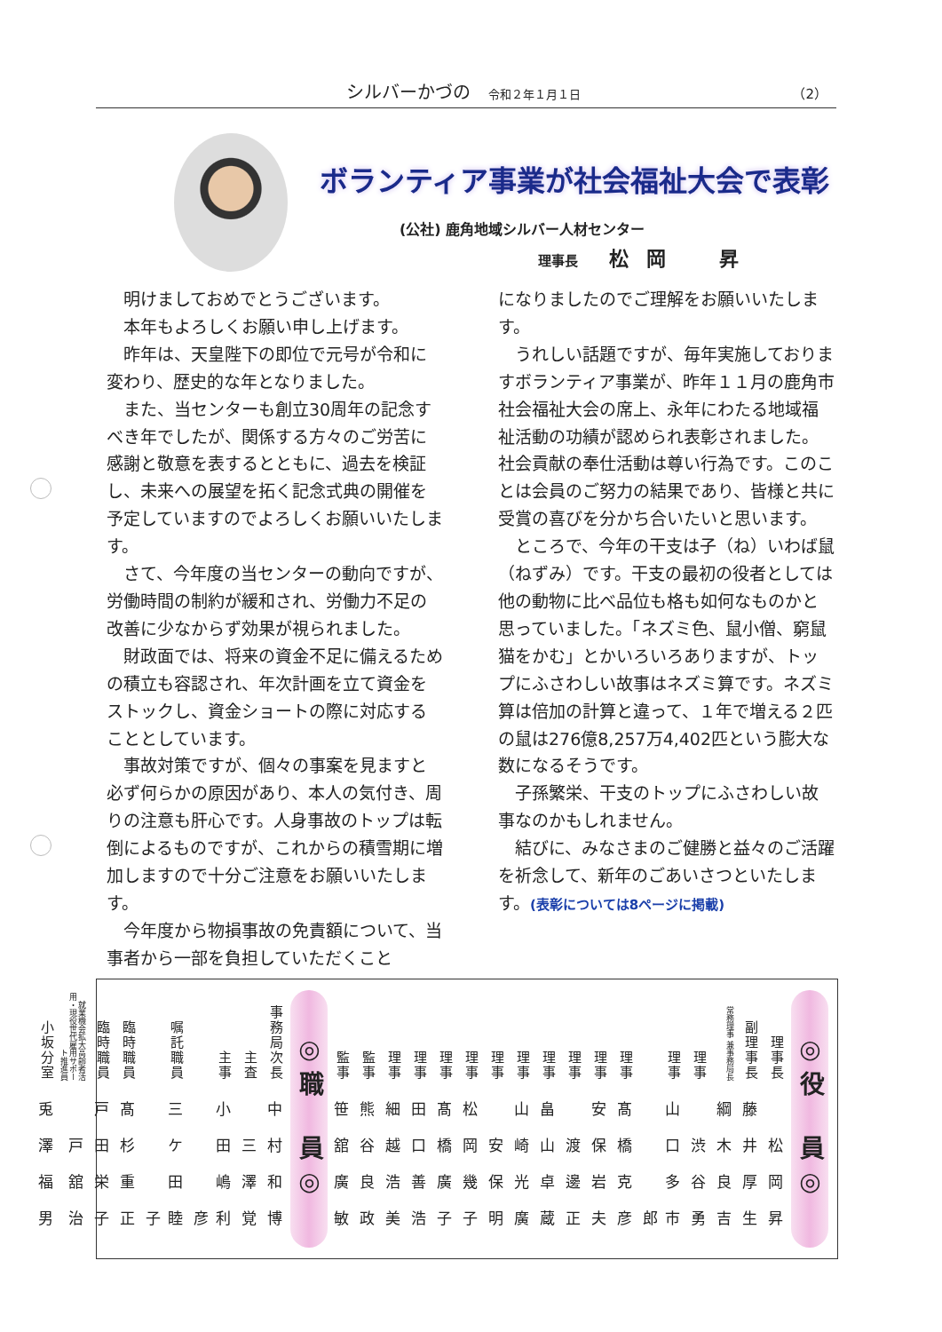シルバーかづの 令和２年１月１日 （2）
ボランティア事業が社会福祉大会で表彰
(公社) 鹿角地域シルバー人材センター
理事長 松岡 昇
明けましておめでとうございます。
本年もよろしくお願い申し上げます。
昨年は、天皇陛下の即位で元号が令和に変わり、歴史的な年となりました。
また、当センターも創立30周年の記念すべき年でしたが、関係する方々のご労苦に感謝と敬意を表するとともに、過去を検証し、未来への展望を拓く記念式典の開催を予定していますのでよろしくお願いいたします。
さて、今年度の当センターの動向ですが、労働時間の制約が緩和され、労働力不足の改善に少なからず効果が視られました。
財政面では、将来の資金不足に備えるための積立も容認され、年次計画を立て資金をストックし、資金ショートの際に対応することとしています。
事故対策ですが、個々の事案を見ますと必ず何らかの原因があり、本人の気付き、周りの注意も肝心です。人身事故のトップは転倒によるものですが、これからの積雪期に増加しますので十分ご注意をお願いいたします。
今年度から物損事故の免責額について、当事者から一部を負担していただくこと
になりましたのでご理解をお願いいたします。
うれしい話題ですが、毎年実施しておりますボランティア事業が、昨年１１月の鹿角市社会福祉大会の席上、永年にわたる地域福祉活動の功績が認められ表彰されました。社会貢献の奉仕活動は尊い行為です。このことは会員のご努力の結果であり、皆様と共に受賞の喜びを分かち合いたいと思います。
ところで、今年の干支は子（ね）いわば鼠（ねずみ）です。干支の最初の役者としては他の動物に比べ品位も格も如何なものかと思っていました。「ネズミ色、鼠小僧、窮鼠猫をかむ」とかいろいろありますが、トップにふさわしい故事はネズミ算です。ネズミ算は倍加の計算と違って、１年で増える２匹の鼠は276億8,257万4,402匹という膨大な数になるそうです。
子孫繁栄、干支のトップにふさわしい故事なのかもしれません。
結びに、みなさまのご健勝と益々のご活躍を祈念して、新年のごあいさつといたします。(表彰については8ページに掲載)
◎役　員◎
| 理事長 | 副理事長 | 常務理事 兼事務局長 | 理事 | 理事 | 理事 | 理事 | 理事 | 理事 | 理事 | 理事 | 理事 | 理事 | 理事 | 理事 | 監事 | 監事 |
| 松岡昇 | 藤井厚生 | 綱木良吉 | 渋谷勇 | 山口多市郎 | 髙橋克彦 | 安保岩夫 | 渡邊正 | 畠山卓蔵 | 山崎光廣 | 安保明 | 松岡幾子 | 髙橋廣子 | 田口善浩 | 細越浩美 | 熊谷良政 | 笹舘廣敏 |
◎職　員◎
| 事務局次長 | 主査 | 主事 | 嘱託職員 | 臨時職員 | 臨時職員 | 就業機会拡大高齢者活用・現役世代雇用サポート推進員 | 小坂分室 |
| 中村和博 | 三澤覚 | 小田嶋利彦 | 三ケ田睦子 | 髙杉重正 | 戸田栄子 | 戸舘治 | 兎澤福男 |